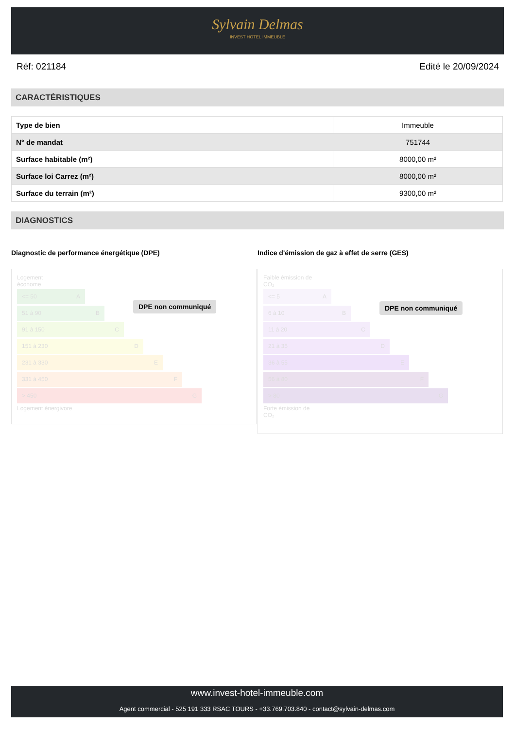Sylvain Delmas
INVEST HOTEL IMMEUBLE
Réf: 021184 Edité le 20/09/2024
CARACTÉRISTIQUES
| Type de bien | Immeuble |
| N° de mandat | 751744 |
| Surface habitable (m²) | 8000,00 m² |
| Surface loi Carrez (m²) | 8000,00 m² |
| Surface du terrain (m²) | 9300,00 m² |
DIAGNOSTICS
Diagnostic de performance énergétique (DPE)
Logement
économe
<= 50 A
51 à 90 B
91 à 150 C
151 à 230 D
231 à 330 E
331 à 450 F
> 450 G
Logement énergivore
DPE non communiqué
Indice d'émission de gaz à effet de serre (GES)
Faible émission de
CO₂
<= 5 A
6 à 10 B
11 à 20 C
21 à 35 D
36 à 55 E
56 à 80 F
> 80 G
Forte émission de
CO₂
DPE non communiqué
www.invest-hotel-immeuble.com
Agent commercial - 525 191 333 RSAC TOURS - +33.769.703.840 - contact@sylvain-delmas.com